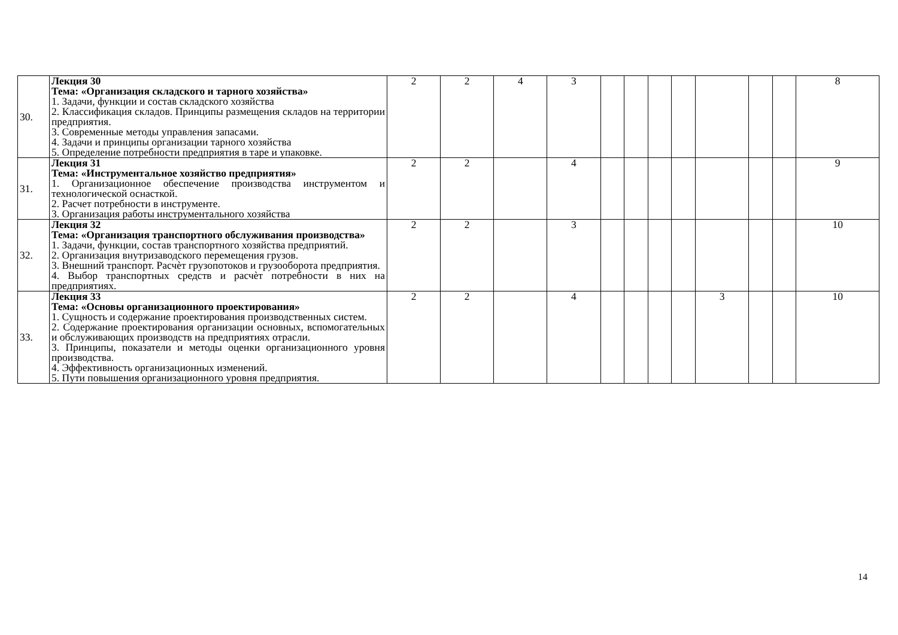| 30. | Лекция 30 Тема: «Организация складского и тарного хозяйства» 1. Задачи, функции и состав складского хозяйства 2. Классификация складов. Принципы размещения складов на территории предприятия. 3. Современные методы управления запасами. 4. Задачи и принципы организации тарного хозяйства 5. Определение потребности предприятия в таре и упаковке. | 2 | 2 | 4 | 3 | | | | | | | | 8 |
| 31. | Лекция 31 Тема: «Инструментальное хозяйство предприятия» 1. Организационное обеспечение производства инструментом и технологической оснасткой. 2. Расчет потребности в инструменте. 3. Организация работы инструментального хозяйства | 2 | 2 | | 4 | | | | | | | | 9 |
| 32. | Лекция 32 Тема: «Организация транспортного обслуживания производства» 1. Задачи, функции, состав транспортного хозяйства предприятий. 2. Организация внутризаводского перемещения грузов. 3. Внешний транспорт. Расчѐт грузопотоков и грузооборота предприятия. 4. Выбор транспортных средств и расчѐт потребности в них на предприятиях. | 2 | 2 | | 3 | | | | | | | | 10 |
| 33. | Лекция 33 Тема: «Основы организационного проектирования» 1. Сущность и содержание проектирования производственных систем. 2. Содержание проектирования организации основных, вспомогательных и обслуживающих производств на предприятиях отрасли. 3. Принципы, показатели и методы оценки организационного уровня производства. 4. Эффективность организационных изменений. 5. Пути повышения организационного уровня предприятия. | 2 | 2 | | 4 | | | | | 3 | | | 10 |
14